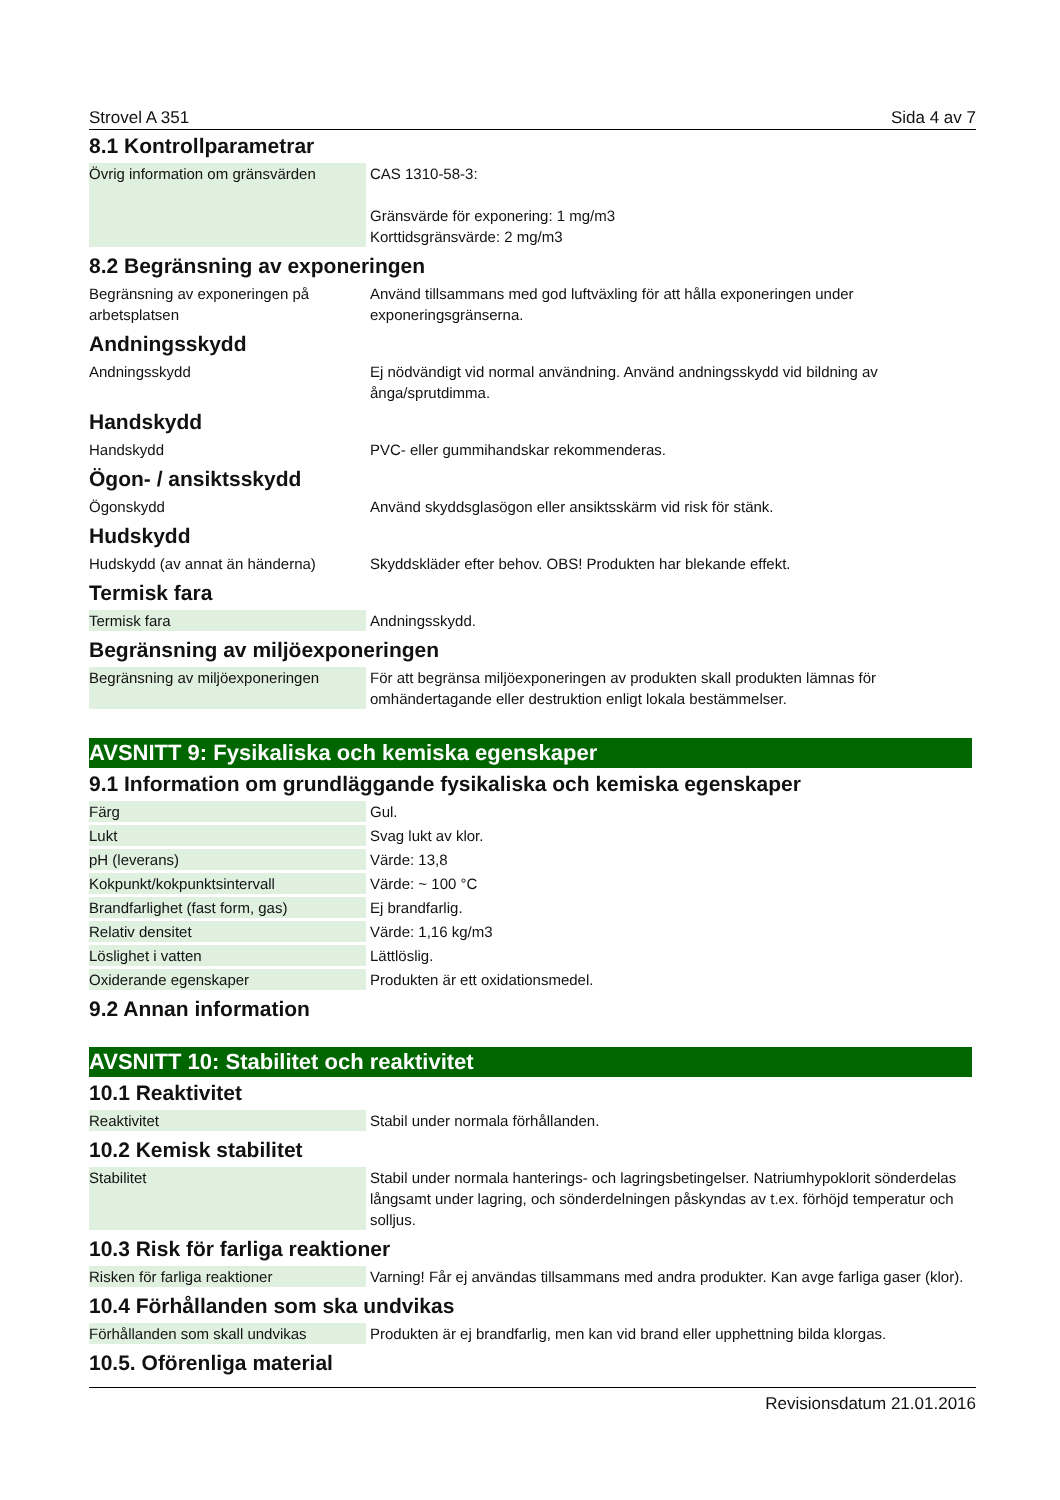Strovel A 351 Sida 4 av 7
8.1 Kontrollparametrar
| Övrig information om gränsvärden | CAS 1310-58-3: Gränsvärde för exponering: 1 mg/m3 Korttidsgränsvärde: 2 mg/m3 |
8.2 Begränsning av exponeringen
| Begränsning av exponeringen på arbetsplatsen | Använd tillsammans med god luftväxling för att hålla exponeringen under exponeringsgränserna. |
Andningsskydd
| Andningsskydd | Ej nödvändigt vid normal användning. Använd andningsskydd vid bildning av ånga/sprutdimma. |
Handskydd
| Handskydd | PVC- eller gummihandskar rekommenderas. |
Ögon- / ansiktsskydd
| Ögonskydd | Använd skyddsglasögon eller ansiktsskärm vid risk för stänk. |
Hudskydd
| Hudskydd (av annat än händerna) | Skyddskläder efter behov. OBS! Produkten har blekande effekt. |
Termisk fara
| Termisk fara | Andningsskydd. |
Begränsning av miljöexponeringen
| Begränsning av miljöexponeringen | För att begränsa miljöexponeringen av produkten skall produkten lämnas för omhändertagande eller destruktion enligt lokala bestämmelser. |
AVSNITT 9: Fysikaliska och kemiska egenskaper
9.1 Information om grundläggande fysikaliska och kemiska egenskaper
| Färg | Gul. |
| Lukt | Svag lukt av klor. |
| pH (leverans) | Värde: 13,8 |
| Kokpunkt/kokpunktsintervall | Värde: ~ 100 °C |
| Brandfarlighet (fast form, gas) | Ej brandfarlig. |
| Relativ densitet | Värde: 1,16 kg/m3 |
| Löslighet i vatten | Lättlöslig. |
| Oxiderande egenskaper | Produkten är ett oxidationsmedel. |
9.2 Annan information
AVSNITT 10: Stabilitet och reaktivitet
10.1 Reaktivitet
| Reaktivitet | Stabil under normala förhållanden. |
10.2 Kemisk stabilitet
| Stabilitet | Stabil under normala hanterings- och lagringsbetingelser. Natriumhypoklorit sönderdelas långsamt under lagring, och sönderdelningen påskyndas av t.ex. förhöjd temperatur och solljus. |
10.3 Risk för farliga reaktioner
| Risken för farliga reaktioner | Varning! Får ej användas tillsammans med andra produkter. Kan avge farliga gaser (klor). |
10.4 Förhållanden som ska undvikas
| Förhållanden som skall undvikas | Produkten är ej brandfarlig, men kan vid brand eller upphettning bilda klorgas. |
10.5. Oförenliga material
Revisionsdatum 21.01.2016